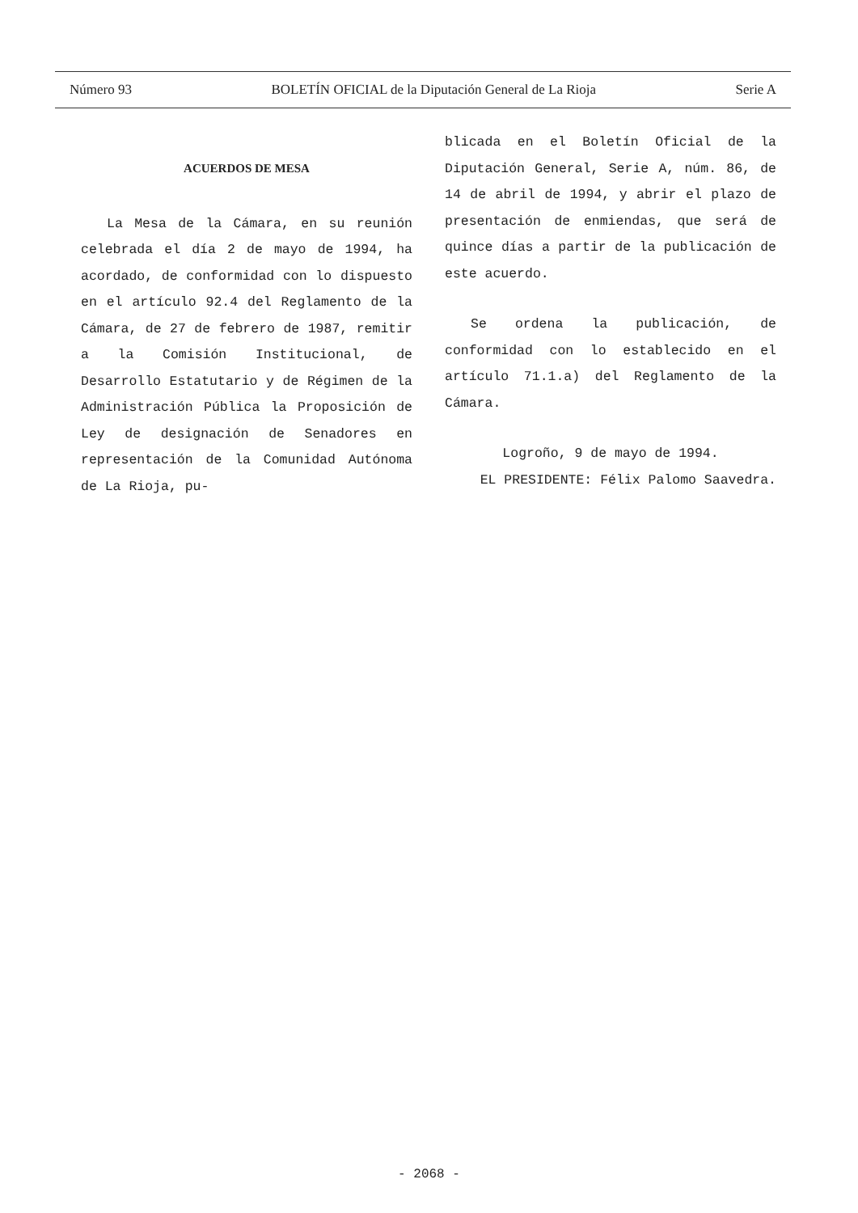Número 93 BOLETÍN OFICIAL de la Diputación General de La Rioja Serie A
ACUERDOS DE MESA
La Mesa de la Cámara, en su reunión celebrada el día 2 de mayo de 1994, ha acordado, de conformidad con lo dispuesto en el artículo 92.4 del Reglamento de la Cámara, de 27 de febrero de 1987, remitir a la Comisión Institucional, de Desarrollo Estatutario y de Régimen de la Administración Pública la Proposición de Ley de designación de Senadores en representación de la Comunidad Autónoma de La Rioja, pu-
blicada en el Boletín Oficial de la Diputación General, Serie A, núm. 86, de 14 de abril de 1994, y abrir el plazo de presentación de enmiendas, que será de quince días a partir de la publicación de este acuerdo.
Se ordena la publicación, de conformidad con lo establecido en el artículo 71.1.a) del Reglamento de la Cámara.
Logroño, 9 de mayo de 1994.
EL PRESIDENTE: Félix Palomo Saavedra.
- 2068 -